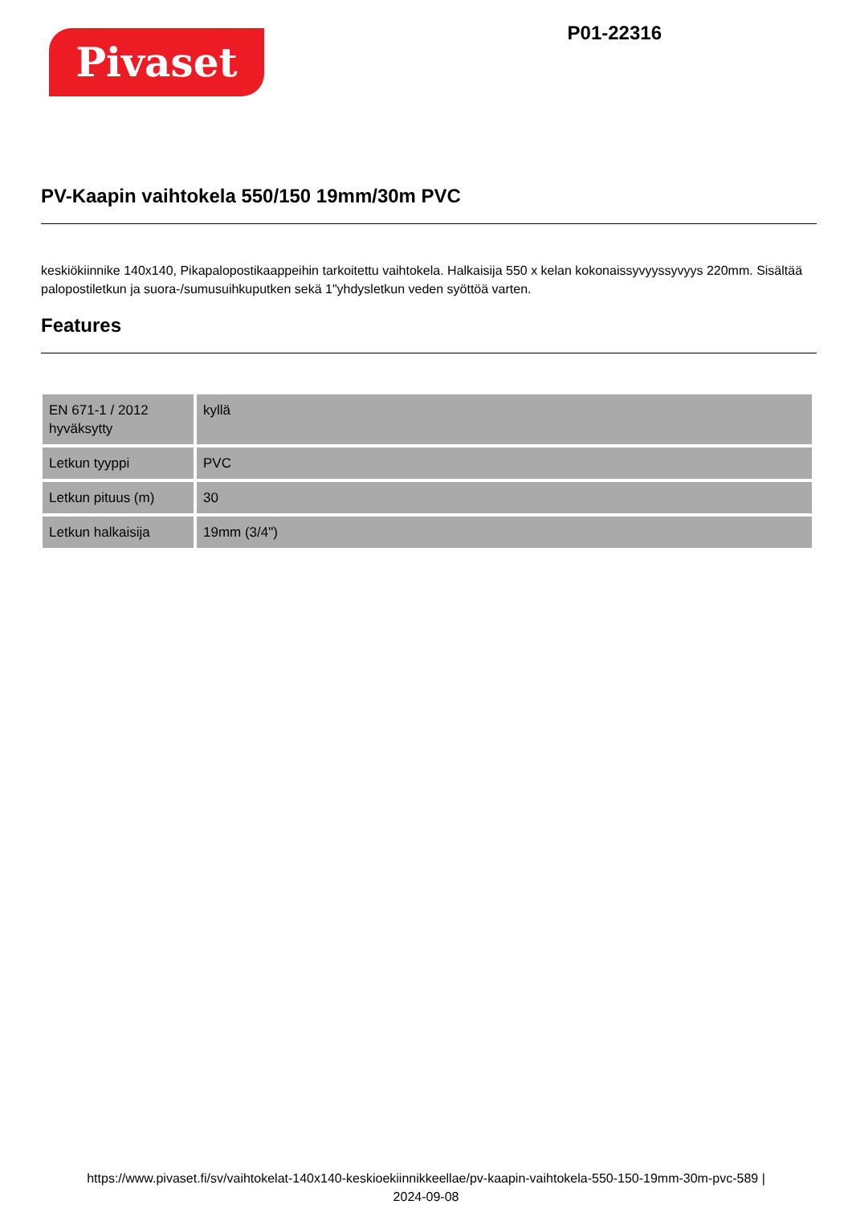Pivaset
P01-22316
PV-Kaapin vaihtokela 550/150 19mm/30m PVC
keskiökiinnike 140x140, Pikapalopostikaappeihin tarkoitettu vaihtokela. Halkaisija 550 x kelan kokonaissyvyyssyvyys 220mm. Sisältää palopostiletkun ja suora-/sumusuihkuputken sekä 1"yhdysletkun veden syöttöä varten.
Features
| EN 671-1 / 2012 hyväksytty | kyllä |
| Letkun tyyppi | PVC |
| Letkun pituus (m) | 30 |
| Letkun halkaisija | 19mm (3/4") |
https://www.pivaset.fi/sv/vaihtokelat-140x140-keskioekiinnikkeellae/pv-kaapin-vaihtokela-550-150-19mm-30m-pvc-589 |
2024-09-08